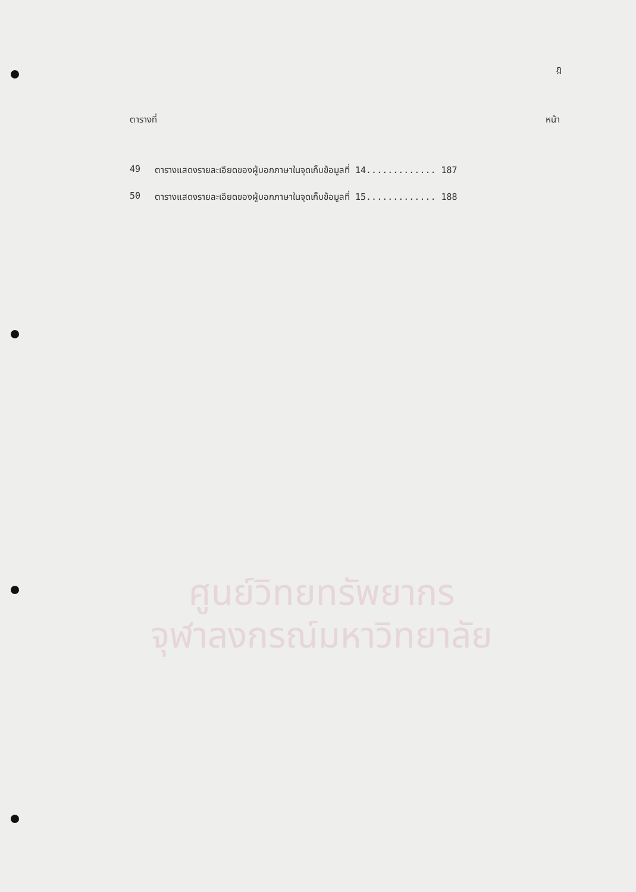ศูนย์วิทยทรัพยากร
จุฬาลงกรณ์มหาวิทยาลัย
ฎ
ตารางที่ หน้า
49 ตารางแสดงรายละเอียดของผู้บอกภาษาในจุดเก็บข้อมูลที่ 14............. 187
50 ตารางแสดงรายละเอียดของผู้บอกภาษาในจุดเก็บข้อมูลที่ 15............. 188